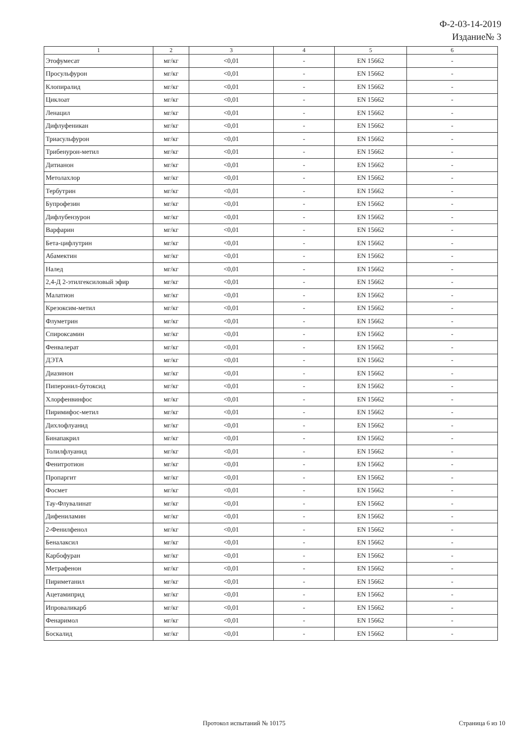Ф-2-03-14-2019
Издание№ 3
| 1 | 2 | 3 | 4 | 5 | 6 |
| --- | --- | --- | --- | --- | --- |
| Этофумесат | мг/кг | <0,01 | - | EN 15662 | - |
| Просульфурон | мг/кг | <0,01 | - | EN 15662 | - |
| Клопиралид | мг/кг | <0,01 | - | EN 15662 | - |
| Циклоат | мг/кг | <0,01 | - | EN 15662 | - |
| Ленацил | мг/кг | <0,01 | - | EN 15662 | - |
| Дифлуфеникан | мг/кг | <0,01 | - | EN 15662 | - |
| Триасульфурон | мг/кг | <0,01 | - | EN 15662 | - |
| Трибенурон-метил | мг/кг | <0,01 | - | EN 15662 | - |
| Дитианон | мг/кг | <0,01 | - | EN 15662 | - |
| Метолахлор | мг/кг | <0,01 | - | EN 15662 | - |
| Тербутрин | мг/кг | <0,01 | - | EN 15662 | - |
| Бупрофезин | мг/кг | <0,01 | - | EN 15662 | - |
| Дифлубензурон | мг/кг | <0,01 | - | EN 15662 | - |
| Варфарин | мг/кг | <0,01 | - | EN 15662 | - |
| Бета-цифлутрин | мг/кг | <0,01 | - | EN 15662 | - |
| Абамектин | мг/кг | <0,01 | - | EN 15662 | - |
| Налед | мг/кг | <0,01 | - | EN 15662 | - |
| 2,4-Д 2-этилгексиловый эфир | мг/кг | <0,01 | - | EN 15662 | - |
| Малатион | мг/кг | <0,01 | - | EN 15662 | - |
| Крезоксим-метил | мг/кг | <0,01 | - | EN 15662 | - |
| Флуметрин | мг/кг | <0,01 | - | EN 15662 | - |
| Спироксамин | мг/кг | <0,01 | - | EN 15662 | - |
| Фенвалерат | мг/кг | <0,01 | - | EN 15662 | - |
| ДЭТА | мг/кг | <0,01 | - | EN 15662 | - |
| Диазинон | мг/кг | <0,01 | - | EN 15662 | - |
| Пиперонил-бутоксид | мг/кг | <0,01 | - | EN 15662 | - |
| Хлорфенвинфос | мг/кг | <0,01 | - | EN 15662 | - |
| Пиримифос-метил | мг/кг | <0,01 | - | EN 15662 | - |
| Дихлофлуанид | мг/кг | <0,01 | - | EN 15662 | - |
| Бинапакрил | мг/кг | <0,01 | - | EN 15662 | - |
| Толилфлуанид | мг/кг | <0,01 | - | EN 15662 | - |
| Фенитротион | мг/кг | <0,01 | - | EN 15662 | - |
| Пропаргит | мг/кг | <0,01 | - | EN 15662 | - |
| Фосмет | мг/кг | <0,01 | - | EN 15662 | - |
| Тау-Флувалинат | мг/кг | <0,01 | - | EN 15662 | - |
| Дифениламин | мг/кг | <0,01 | - | EN 15662 | - |
| 2-Фенилфенол | мг/кг | <0,01 | - | EN 15662 | - |
| Беналаксил | мг/кг | <0,01 | - | EN 15662 | - |
| Карбофуран | мг/кг | <0,01 | - | EN 15662 | - |
| Метрафенон | мг/кг | <0,01 | - | EN 15662 | - |
| Пириметанил | мг/кг | <0,01 | - | EN 15662 | - |
| Ацетамиприд | мг/кг | <0,01 | - | EN 15662 | - |
| Ипроваликарб | мг/кг | <0,01 | - | EN 15662 | - |
| Фенаримол | мг/кг | <0,01 | - | EN 15662 | - |
| Боскалид | мг/кг | <0,01 | - | EN 15662 | - |
Протокол испытаний № 10175 Страница 6 из 10